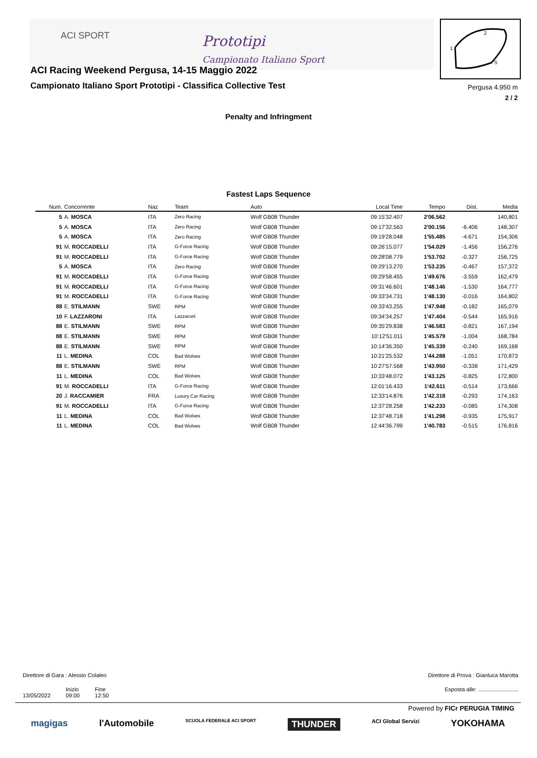ACI SPORT
Prototipi
Campionato Italiano Sport
ACI Racing Weekend Pergusa, 14-15 Maggio 2022
Campionato Italiano Sport Prototipi - Classifica Collective Test
2
1
S
Pergusa 4.950 m
2 / 2
Penalty and Infringment
Fastest Laps Sequence
| Num. | Concorrente | Naz | Team | Auto | Local Time | Tempo | Dist. | Media |
| --- | --- | --- | --- | --- | --- | --- | --- | --- |
| 5 | A. MOSCA | ITA | Zero Racing | Wolf GB08 Thunder | 09:15'32.407 | 2'06.562 | | 140,801 |
| 5 | A. MOSCA | ITA | Zero Racing | Wolf GB08 Thunder | 09:17'32.563 | 2'00.156 | -6.406 | 148,307 |
| 5 | A. MOSCA | ITA | Zero Racing | Wolf GB08 Thunder | 09:19'28.048 | 1'55.485 | -4.671 | 154,306 |
| 91 | M. ROCCADELLI | ITA | G-Force Racing | Wolf GB08 Thunder | 09:26'15.077 | 1'54.029 | -1.456 | 156,276 |
| 91 | M. ROCCADELLI | ITA | G-Force Racing | Wolf GB08 Thunder | 09:28'08.779 | 1'53.702 | -0.327 | 156,725 |
| 5 | A. MOSCA | ITA | Zero Racing | Wolf GB08 Thunder | 09:29'13.270 | 1'53.235 | -0.467 | 157,372 |
| 91 | M. ROCCADELLI | ITA | G-Force Racing | Wolf GB08 Thunder | 09:29'58.455 | 1'49.676 | -3.559 | 162,479 |
| 91 | M. ROCCADELLI | ITA | G-Force Racing | Wolf GB08 Thunder | 09:31'46.601 | 1'48.146 | -1.530 | 164,777 |
| 91 | M. ROCCADELLI | ITA | G-Force Racing | Wolf GB08 Thunder | 09:33'34.731 | 1'48.130 | -0.016 | 164,802 |
| 88 | E. STILMANN | SWE | RPM | Wolf GB08 Thunder | 09:33'43.255 | 1'47.948 | -0.182 | 165,079 |
| 10 | F. LAZZARONI | ITA | Lazzaroni | Wolf GB08 Thunder | 09:34'34.257 | 1'47.404 | -0.544 | 165,916 |
| 88 | E. STILMANN | SWE | RPM | Wolf GB08 Thunder | 09:35'29.838 | 1'46.583 | -0.821 | 167,194 |
| 88 | E. STILMANN | SWE | RPM | Wolf GB08 Thunder | 10:12'51.011 | 1'45.579 | -1.004 | 168,784 |
| 88 | E. STILMANN | SWE | RPM | Wolf GB08 Thunder | 10:14'36.350 | 1'45.339 | -0.240 | 169,168 |
| 11 | L. MEDINA | COL | Bad Wolves | Wolf GB08 Thunder | 10:21'25.532 | 1'44.288 | -1.051 | 170,873 |
| 88 | E. STILMANN | SWE | RPM | Wolf GB08 Thunder | 10:27'57.568 | 1'43.950 | -0.338 | 171,429 |
| 11 | L. MEDINA | COL | Bad Wolves | Wolf GB08 Thunder | 10:33'48.072 | 1'43.125 | -0.825 | 172,800 |
| 91 | M. ROCCADELLI | ITA | G-Force Racing | Wolf GB08 Thunder | 12:01'16.433 | 1'42.611 | -0.514 | 173,666 |
| 20 | J. RACCAMIER | FRA | Luxury Car Racing | Wolf GB08 Thunder | 12:33'14.876 | 1'42.318 | -0.293 | 174,163 |
| 91 | M. ROCCADELLI | ITA | G-Force Racing | Wolf GB08 Thunder | 12:37'28.258 | 1'42.233 | -0.085 | 174,308 |
| 11 | L. MEDINA | COL | Bad Wolves | Wolf GB08 Thunder | 12:37'48.718 | 1'41.298 | -0.935 | 175,917 |
| 11 | L. MEDINA | COL | Bad Wolves | Wolf GB08 Thunder | 12:44'36.799 | 1'40.783 | -0.515 | 176,816 |
Direttore di Gara : Alessio Colaleo Direttore di Prova : Gianluca Marotta
13/05/2022 Inizio
09:00 Fine
12:50
Esposta alle: ..........................
Powered by FICr PERUGIA TIMING magigas l'Automobile SCUOLA FEDERALE ACI SPORT THUNDER ACI Global Servizi YOKOHAMA